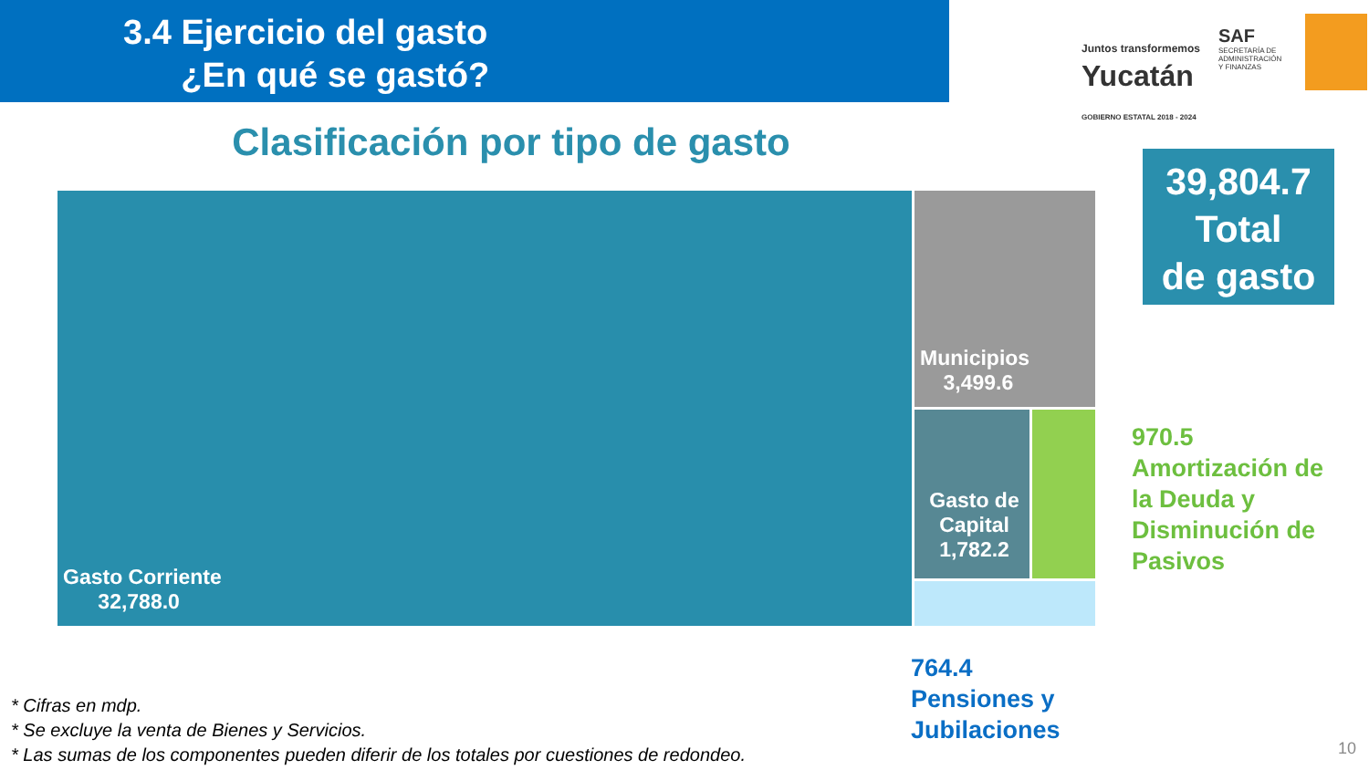3.4 Ejercicio del gasto
¿En qué se gastó?
Juntos transformemos
Yucatán
GOBIERNO ESTATAL 2018 - 2024
SAF
SECRETARÍA DE
ADMINISTRACIÓN
Y FINANZAS
Clasificación por tipo de gasto
39,804.7
Total
de gasto
Gasto Corriente
32,788.0
Municipios
3,499.6
Gasto de Capital 1,782.2
970.5
Amortización de
la Deuda y
Disminución de
Pasivos
764.4
Pensiones y
Jubilaciones
* Cifras en mdp.
* Se excluye la venta de Bienes y Servicios.
* Las sumas de los componentes pueden diferir de los totales por cuestiones de redondeo.
10